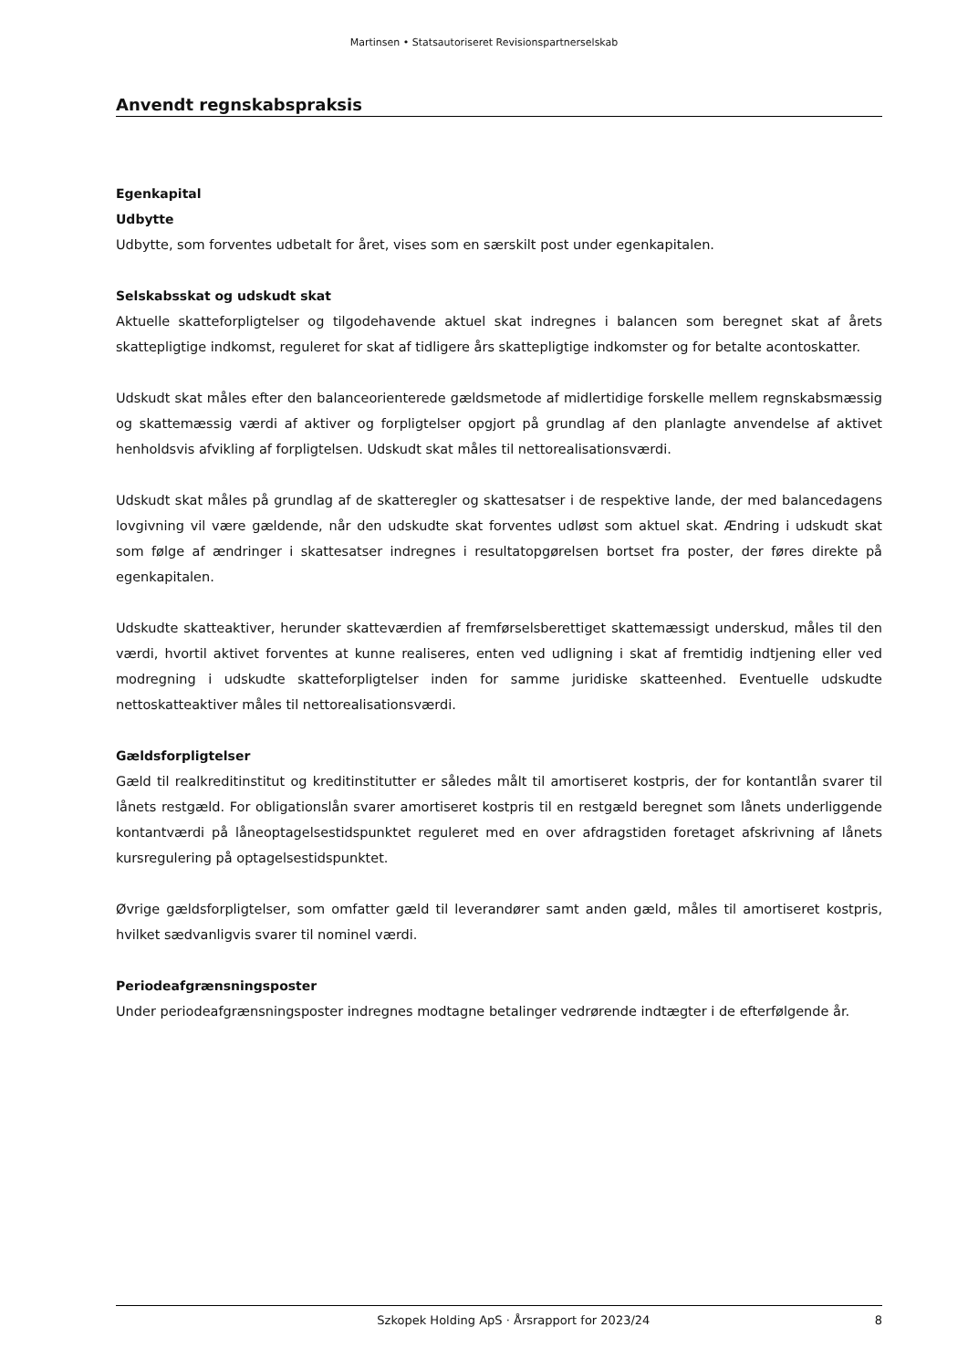Martinsen • Statsautoriseret Revisionspartnerselskab
Anvendt regnskabspraksis
Egenkapital
Udbytte
Udbytte, som forventes udbetalt for året, vises som en særskilt post under egenkapitalen.
Selskabsskat og udskudt skat
Aktuelle skatteforpligtelser og tilgodehavende aktuel skat indregnes i balancen som beregnet skat af årets skattepligtige indkomst, reguleret for skat af tidligere års skattepligtige indkomster og for betalte acontoskatter.
Udskudt skat måles efter den balanceorienterede gældsmetode af midlertidige forskelle mellem regnskabsmæssig og skattemæssig værdi af aktiver og forpligtelser opgjort på grundlag af den planlagte anvendelse af aktivet henholdsvis afvikling af forpligtelsen. Udskudt skat måles til nettorealisationsværdi.
Udskudt skat måles på grundlag af de skatteregler og skattesatser i de respektive lande, der med balancedagens lovgivning vil være gældende, når den udskudte skat forventes udløst som aktuel skat. Ændring i udskudt skat som følge af ændringer i skattesatser indregnes i resultatopgørelsen bortset fra poster, der føres direkte på egenkapitalen.
Udskudte skatteaktiver, herunder skatteværdien af fremførselsberettiget skattemæssigt underskud, måles til den værdi, hvortil aktivet forventes at kunne realiseres, enten ved udligning i skat af fremtidig indtjening eller ved modregning i udskudte skatteforpligtelser inden for samme juridiske skatteenhed. Eventuelle udskudte nettoskatteaktiver måles til nettorealisationsværdi.
Gældsforpligtelser
Gæld til realkreditinstitut og kreditinstitutter er således målt til amortiseret kostpris, der for kontantlån svarer til lånets restgæld. For obligationslån svarer amortiseret kostpris til en restgæld beregnet som lånets underliggende kontantværdi på låneoptagelsestidspunktet reguleret med en over afdragstiden foretaget afskrivning af lånets kursregulering på optagelsestidspunktet.
Øvrige gældsforpligtelser, som omfatter gæld til leverandører samt anden gæld, måles til amortiseret kostpris, hvilket sædvanligvis svarer til nominel værdi.
Periodeafgrænsningsposter
Under periodeafgrænsningsposter indregnes modtagne betalinger vedrørende indtægter i de efterfølgende år.
Szkopek Holding ApS · Årsrapport for 2023/24 8